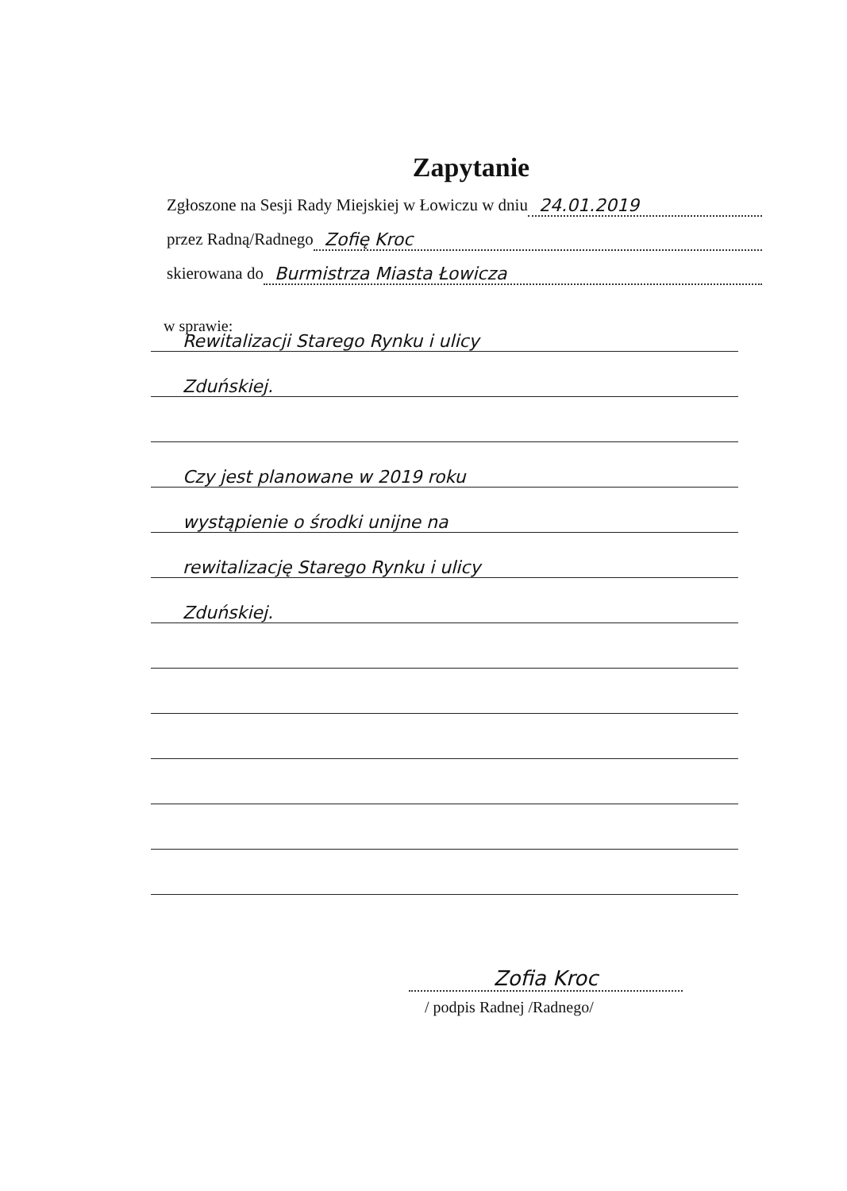Zapytanie
Zgłoszone na Sesji Rady Miejskiej w Łowiczu w dniu 24.01.2019
przez Radną/Radnego Zofię Kroc
skierowana do Burmistrza Miasta Łowicza
w sprawie:
Rewitalizacji Starego Rynku i ulicy
Zduńskiej.
Czy jest planowane w 2019 roku
wystąpienie o środki unijne na
rewitalizację Starego Rynku i ulicy
Zduńskiej.
Zofia Kroc
/ podpis Radnej /Radnego/